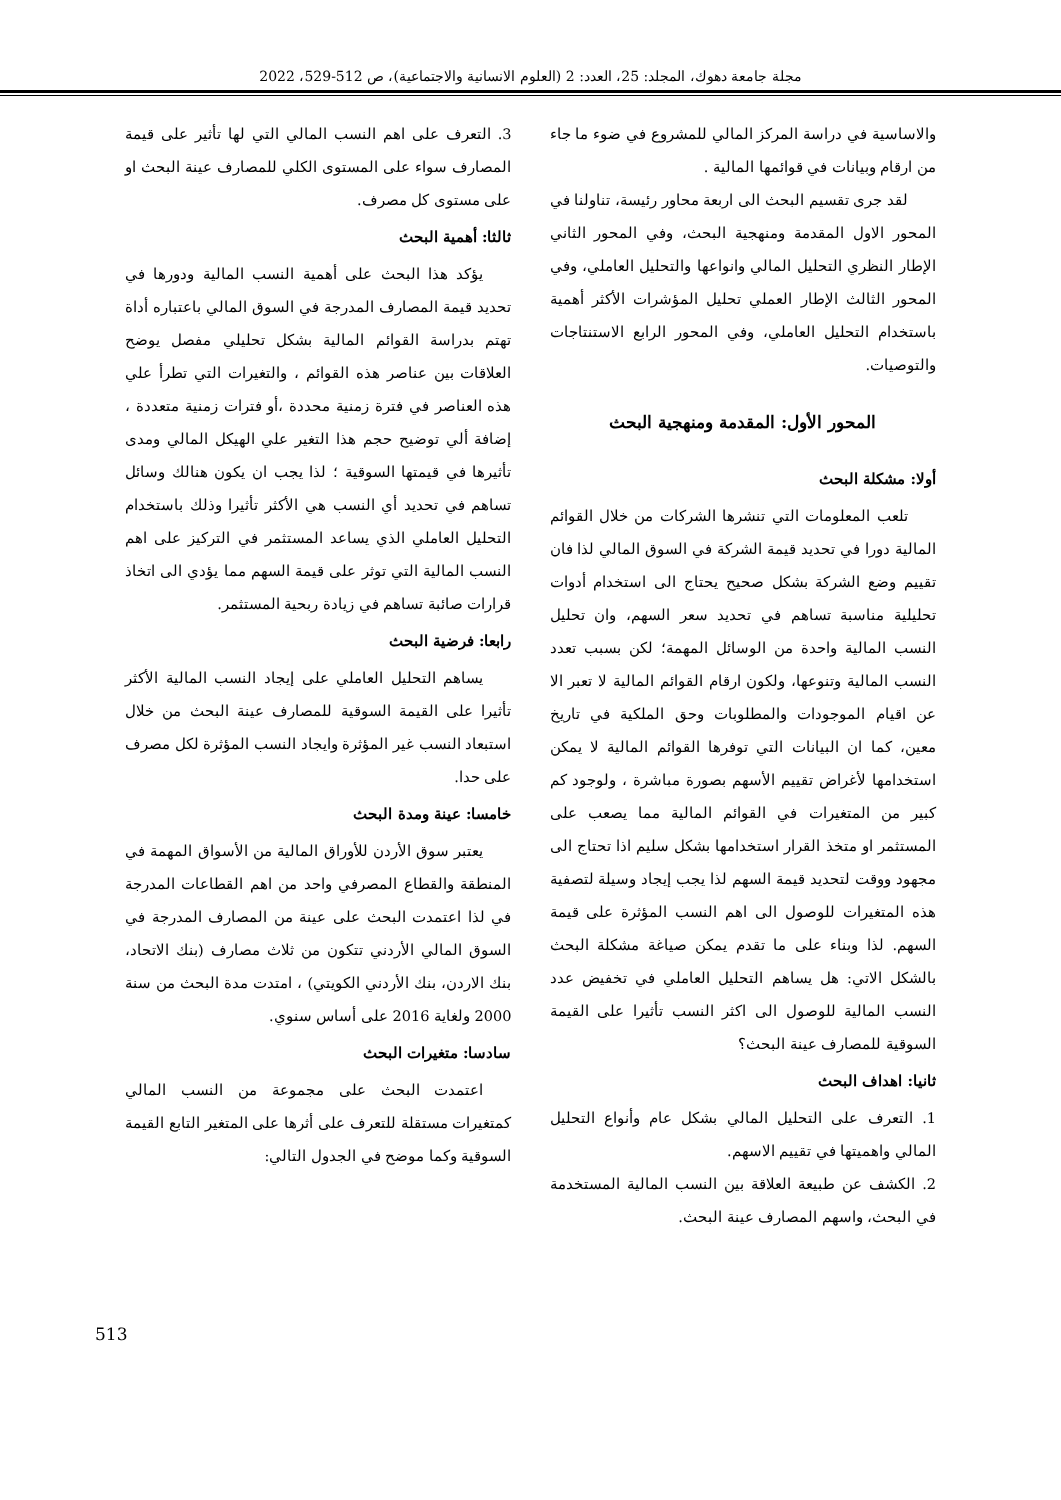مجلة جامعة دهوك، المجلد: 25، العدد: 2 (العلوم الانسانية والاجتماعية)، ص 512-529، 2022
والاساسية في دراسة المركز المالي للمشروع في ضوء ما جاء من ارقام وبيانات في قوائمها المالية .
لقد جرى تقسيم البحث الى اربعة محاور رئيسة، تناولنا في المحور الاول المقدمة ومنهجية البحث، وفي المحور الثاني الإطار النظري التحليل المالي وانواعها والتحليل العاملي، وفي المحور الثالث الإطار العملي تحليل المؤشرات الأكثر أهمية باستخدام التحليل العاملي، وفي المحور الرابع الاستنتاجات والتوصيات.
المحور الأول: المقدمة ومنهجية البحث
أولا: مشكلة البحث
تلعب المعلومات التي تنشرها الشركات من خلال القوائم المالية دورا في تحديد قيمة الشركة في السوق المالي لذا فان تقييم وضع الشركة بشكل صحيح يحتاج الى استخدام أدوات تحليلية مناسبة تساهم في تحديد سعر السهم، وان تحليل النسب المالية واحدة من الوسائل المهمة؛ لكن بسبب تعدد النسب المالية وتنوعها، ولكون ارقام القوائم المالية لا تعبر الا عن اقيام الموجودات والمطلوبات وحق الملكية في تاريخ معين، كما ان البيانات التي توفرها القوائم المالية لا يمكن استخدامها لأغراض تقييم الأسهم بصورة مباشرة ، ولوجود كم كبير من المتغيرات في القوائم المالية مما يصعب على المستثمر او متخذ القرار استخدامها بشكل سليم اذا تحتاج الى مجهود ووقت لتحديد قيمة السهم لذا يجب إيجاد وسيلة لتصفية هذه المتغيرات للوصول الى اهم النسب المؤثرة على قيمة السهم. لذا وبناء على ما تقدم يمكن صياغة مشكلة البحث بالشكل الاتي: هل يساهم التحليل العاملي في تخفيض عدد النسب المالية للوصول الى اكثر النسب تأثيرا على القيمة السوقية للمصارف عينة البحث؟
ثانيا: اهداف البحث
1. التعرف على التحليل المالي بشكل عام وأنواع التحليل المالي واهميتها في تقييم الاسهم.
2. الكشف عن طبيعة العلاقة بين النسب المالية المستخدمة في البحث، واسهم المصارف عينة البحث.
3. التعرف على اهم النسب المالي التي لها تأثير على قيمة المصارف سواء على المستوى الكلي للمصارف عينة البحث او على مستوى كل مصرف.
ثالثا: أهمية البحث
يؤكد هذا البحث على أهمية النسب المالية ودورها في تحديد قيمة المصارف المدرجة في السوق المالي باعتباره أداة تهتم بدراسة القوائم المالية بشكل تحليلي مفصل يوضح العلاقات بين عناصر هذه القوائم ، والتغيرات التي تطرأ علي هذه العناصر في فترة زمنية محددة ،أو فترات زمنية متعددة ، إضافة ألي توضيح حجم هذا التغير علي الهيكل المالي ومدى تأثيرها في قيمتها السوقية ؛ لذا يجب ان يكون هنالك وسائل تساهم في تحديد أي النسب هي الأكثر تأثيرا وذلك باستخدام التحليل العاملي الذي يساعد المستثمر في التركيز على اهم النسب المالية التي توثر على قيمة السهم مما يؤدي الى اتخاذ قرارات صائبة تساهم في زيادة ربحية المستثمر.
رابعا: فرضية البحث
يساهم التحليل العاملي على إيجاد النسب المالية الأكثر تأثيرا على القيمة السوقية للمصارف عينة البحث من خلال استبعاد النسب غير المؤثرة وايجاد النسب المؤثرة لكل مصرف على حدا.
خامسا: عينة ومدة البحث
يعتبر سوق الأردن للأوراق المالية من الأسواق المهمة في المنطقة والقطاع المصرفي واحد من اهم القطاعات المدرجة في لذا اعتمدت البحث على عينة من المصارف المدرجة في السوق المالي الأردني تتكون من ثلاث مصارف (بنك الاتحاد، بنك الاردن، بنك الأردني الكويتي) ، امتدت مدة البحث من سنة 2000 ولغاية 2016 على أساس سنوي.
سادسا: متغيرات البحث
اعتمدت البحث على مجموعة من النسب المالي كمتغيرات مستقلة للتعرف على أثرها على المتغير التابع القيمة السوقية وكما موضح في الجدول التالي:
513